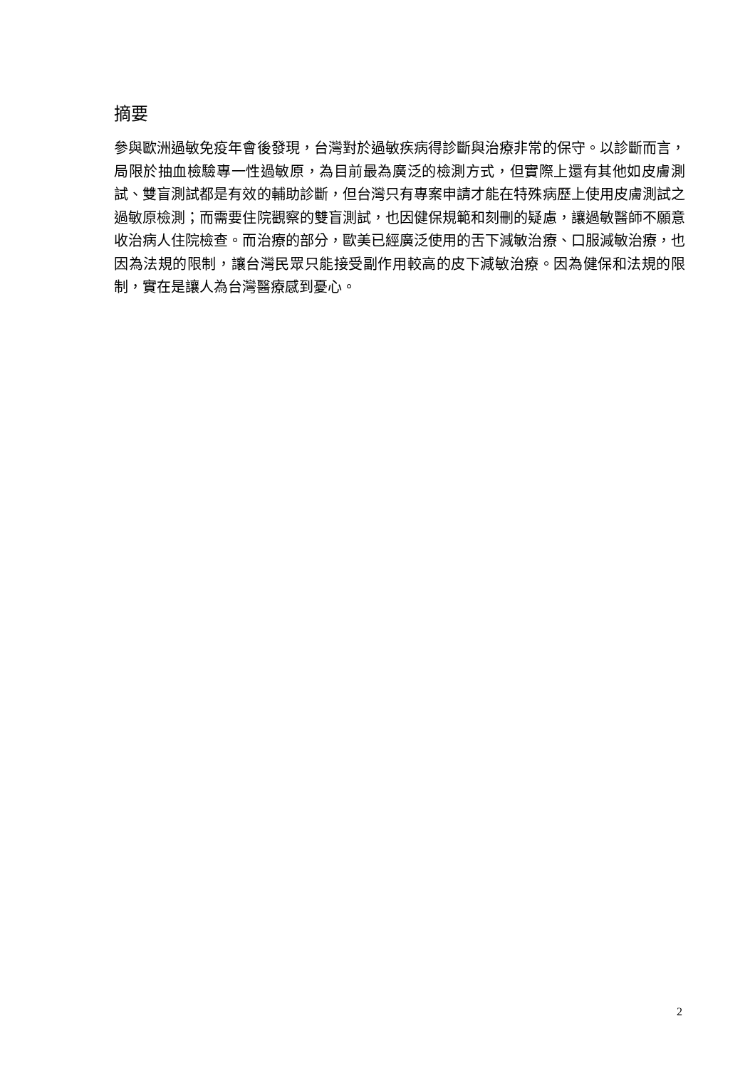摘要
參與歐洲過敏免疫年會後發現，台灣對於過敏疾病得診斷與治療非常的保守。以診斷而言，局限於抽血檢驗專一性過敏原，為目前最為廣泛的檢測方式，但實際上還有其他如皮膚測試、雙盲測試都是有效的輔助診斷，但台灣只有專案申請才能在特殊病歷上使用皮膚測試之過敏原檢測；而需要住院觀察的雙盲測試，也因健保規範和刻刪的疑慮，讓過敏醫師不願意收治病人住院檢查。而治療的部分，歐美已經廣泛使用的舌下減敏治療、口服減敏治療，也因為法規的限制，讓台灣民眾只能接受副作用較高的皮下減敏治療。因為健保和法規的限制，實在是讓人為台灣醫療感到憂心。
2